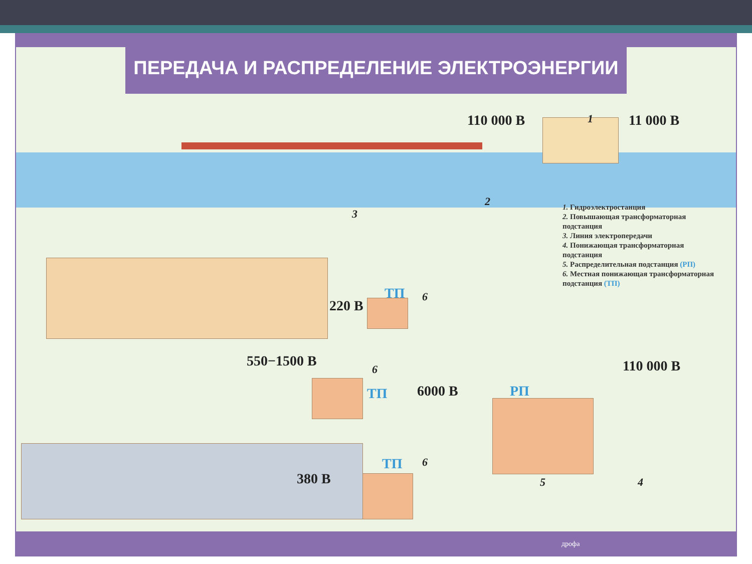ПЕРЕДАЧА И РАСПРЕДЕЛЕНИЕ ЭЛЕКТРОЭНЕРГИИ
110 000 В 1 11 000 В
2
3
ТП 6
220 В
550−1500 В 6
ТП 6000 В РП
110 000 В
ТП 6
380 В 5 4
1. Гидроэлектростанция
2. Повышающая трансформаторная подстанция
3. Линия электропередачи
4. Понижающая трансформаторная подстанция
5. Распределительная подстанция (РП)
6. Местная понижающая трансформаторная подстанция (ТП)
дрофа